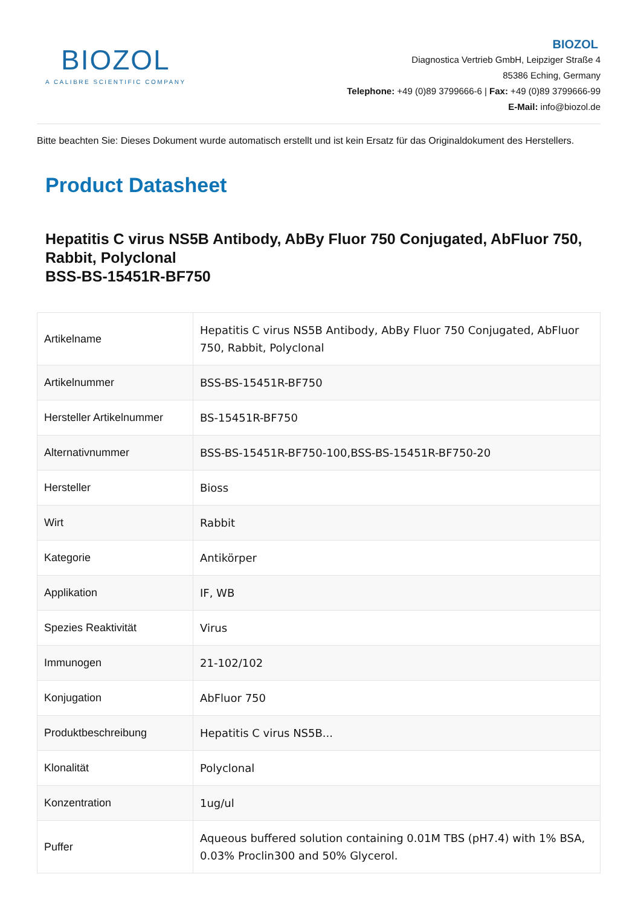BIOZOL
A CALIBRE SCIENTIFIC COMPANY
BIOZOL
Diagnostica Vertrieb GmbH, Leipziger Straße 4
85386 Eching, Germany
Telephone: +49 (0)89 3799666-6 | Fax: +49 (0)89 3799666-99
E-Mail: info@biozol.de
Bitte beachten Sie: Dieses Dokument wurde automatisch erstellt und ist kein Ersatz für das Originaldokument des Herstellers.
Product Datasheet
Hepatitis C virus NS5B Antibody, AbBy Fluor 750 Conjugated, AbFluor 750, Rabbit, Polyclonal
BSS-BS-15451R-BF750
| Artikelname | Hepatitis C virus NS5B Antibody, AbBy Fluor 750 Conjugated, AbFluor 750, Rabbit, Polyclonal |
| Artikelnummer | BSS-BS-15451R-BF750 |
| Hersteller Artikelnummer | BS-15451R-BF750 |
| Alternativnummer | BSS-BS-15451R-BF750-100,BSS-BS-15451R-BF750-20 |
| Hersteller | Bioss |
| Wirt | Rabbit |
| Kategorie | Antikörper |
| Applikation | IF, WB |
| Spezies Reaktivität | Virus |
| Immunogen | 21-102/102 |
| Konjugation | AbFluor 750 |
| Produktbeschreibung | Hepatitis C virus NS5B... |
| Klonalität | Polyclonal |
| Konzentration | 1ug/ul |
| Puffer | Aqueous buffered solution containing 0.01M TBS (pH7.4) with 1% BSA, 0.03% Proclin300 and 50% Glycerol. |